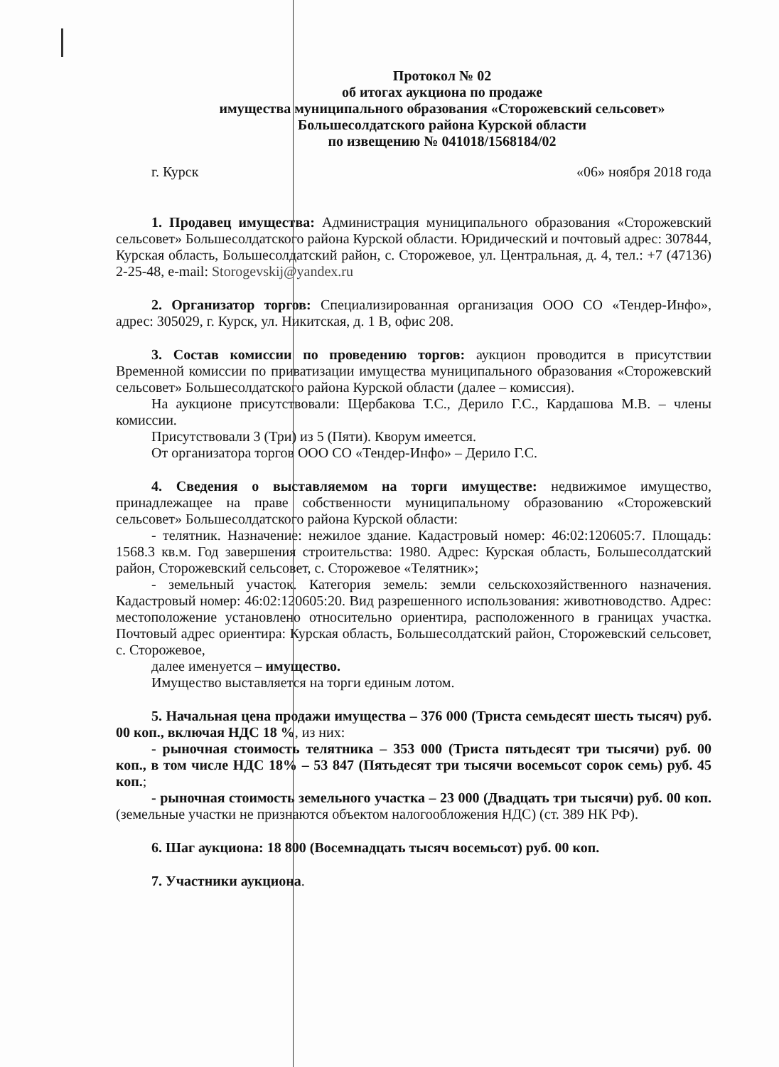Протокол № 02
об итогах аукциона по продаже
имущества муниципального образования «Сторожевский сельсовет»
Большесолдатского района Курской области
по извещению № 041018/1568184/02
г. Курск «06» ноября 2018 года
1. Продавец имущества: Администрация муниципального образования «Сторожевский сельсовет» Большесолдатского района Курской области. Юридический и почтовый адрес: 307844, Курская область, Большесолдатский район, с. Сторожевое, ул. Центральная, д. 4, тел.: +7 (47136) 2-25-48, e-mail: Storogevskij@yandex.ru
2. Организатор торгов: Специализированная организация ООО СО «Тендер-Инфо», адрес: 305029, г. Курск, ул. Никитская, д. 1 В, офис 208.
3. Состав комиссии по проведению торгов: аукцион проводится в присутствии Временной комиссии по приватизации имущества муниципального образования «Сторожевский сельсовет» Большесолдатского района Курской области (далее – комиссия).
На аукционе присутствовали: Щербакова Т.С., Дерило Г.С., Кардашова М.В. – члены комиссии.
Присутствовали 3 (Три) из 5 (Пяти). Кворум имеется.
От организатора торгов ООО СО «Тендер-Инфо» – Дерило Г.С.
4. Сведения о выставляемом на торги имуществе: недвижимое имущество, принадлежащее на праве собственности муниципальному образованию «Сторожевский сельсовет» Большесолдатского района Курской области:
- телятник. Назначение: нежилое здание. Кадастровый номер: 46:02:120605:7. Площадь: 1568.3 кв.м. Год завершения строительства: 1980. Адрес: Курская область, Большесолдатский район, Сторожевский сельсовет, с. Сторожевое «Телятник»;
- земельный участок. Категория земель: земли сельскохозяйственного назначения. Кадастровый номер: 46:02:120605:20. Вид разрешенного использования: животноводство. Адрес: местоположение установлено относительно ориентира, расположенного в границах участка. Почтовый адрес ориентира: Курская область, Большесолдатский район, Сторожевский сельсовет, с. Сторожевое,
далее именуется – имущество.
Имущество выставляется на торги единым лотом.
5. Начальная цена продажи имущества – 376 000 (Триста семьдесят шесть тысяч) руб. 00 коп., включая НДС 18 %, из них:
- рыночная стоимость телятника – 353 000 (Триста пятьдесят три тысячи) руб. 00 коп., в том числе НДС 18% – 53 847 (Пятьдесят три тысячи восемьсот сорок семь) руб. 45 коп.;
- рыночная стоимость земельного участка – 23 000 (Двадцать три тысячи) руб. 00 коп. (земельные участки не признаются объектом налогообложения НДС) (ст. 389 НК РФ).
6. Шаг аукциона: 18 800 (Восемнадцать тысяч восемьсот) руб. 00 коп.
7. Участники аукциона.